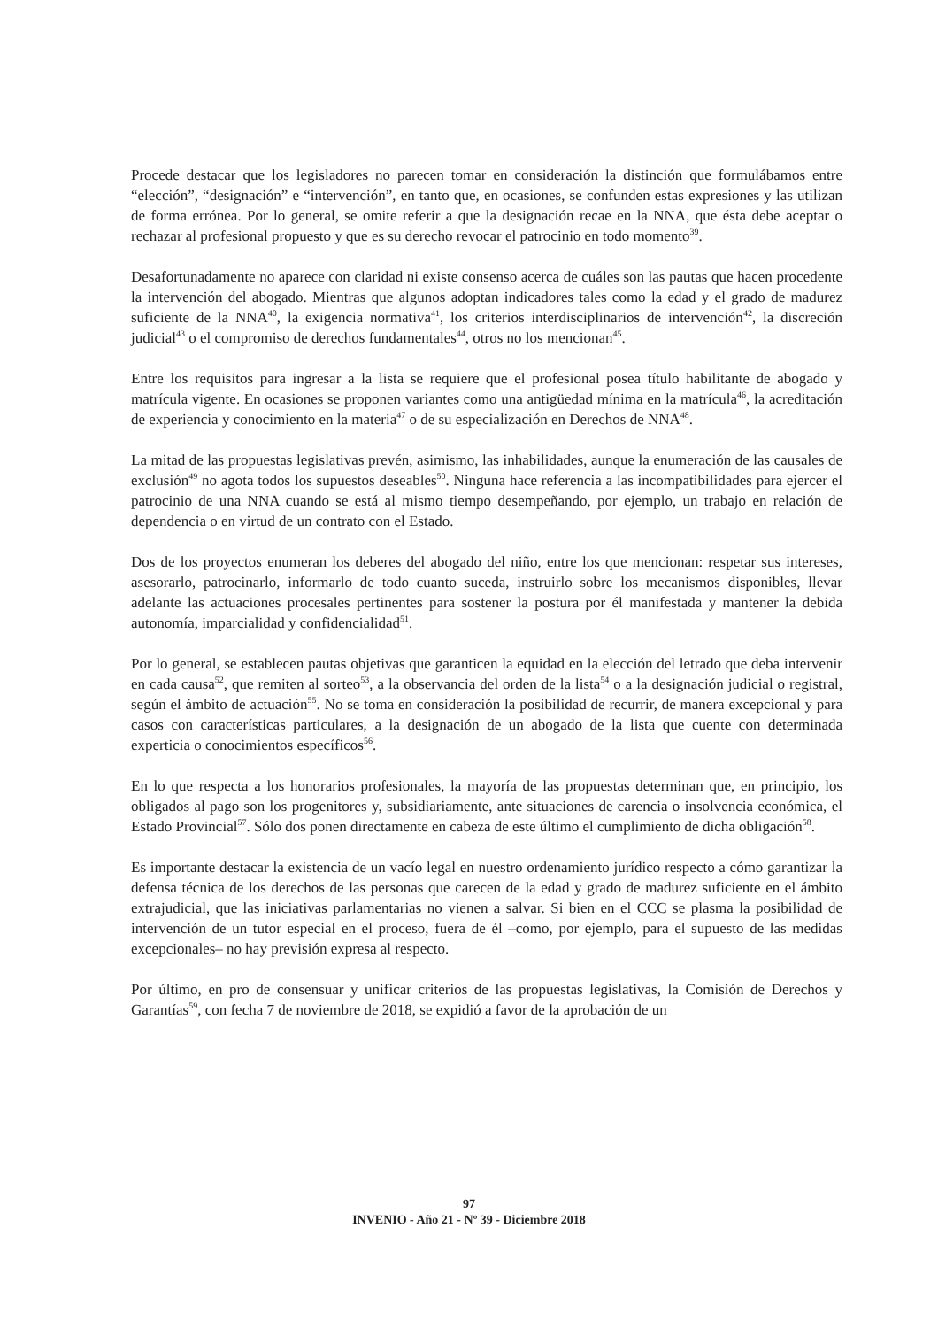Procede destacar que los legisladores no parecen tomar en consideración la distinción que formulábamos entre “elección”, “designación” e “intervención”, en tanto que, en ocasiones, se confunden estas expresiones y las utilizan de forma errónea. Por lo general, se omite referir a que la designación recae en la NNA, que ésta debe aceptar o rechazar al profesional propuesto y que es su derecho revocar el patrocinio en todo momento<sup>39</sup>.
Desafortunadamente no aparece con claridad ni existe consenso acerca de cuáles son las pautas que hacen procedente la intervención del abogado. Mientras que algunos adoptan indicadores tales como la edad y el grado de madurez suficiente de la NNA<sup>40</sup>, la exigencia normativa<sup>41</sup>, los criterios interdisciplinarios de intervención<sup>42</sup>, la discreción judicial<sup>43</sup> o el compromiso de derechos fundamentales<sup>44</sup>, otros no los mencionan<sup>45</sup>.
Entre los requisitos para ingresar a la lista se requiere que el profesional posea título habilitante de abogado y matrícula vigente. En ocasiones se proponen variantes como una antigüedad mínima en la matrícula<sup>46</sup>, la acreditación de experiencia y conocimiento en la materia<sup>47</sup> o de su especialización en Derechos de NNA<sup>48</sup>.
La mitad de las propuestas legislativas prevén, asimismo, las inhabilidades, aunque la enumeración de las causales de exclusión<sup>49</sup> no agota todos los supuestos deseables<sup>50</sup>. Ninguna hace referencia a las incompatibilidades para ejercer el patrocinio de una NNA cuando se está al mismo tiempo desempeñando, por ejemplo, un trabajo en relación de dependencia o en virtud de un contrato con el Estado.
Dos de los proyectos enumeran los deberes del abogado del niño, entre los que mencionan: respetar sus intereses, asesorarlo, patrocinarlo, informarlo de todo cuanto suceda, instruirlo sobre los mecanismos disponibles, llevar adelante las actuaciones procesales pertinentes para sostener la postura por él manifestada y mantener la debida autonomía, imparcialidad y confidencialidad<sup>51</sup>.
Por lo general, se establecen pautas objetivas que garanticen la equidad en la elección del letrado que deba intervenir en cada causa<sup>52</sup>, que remiten al sorteo<sup>53</sup>, a la observancia del orden de la lista<sup>54</sup> o a la designación judicial o registral, según el ámbito de actuación<sup>55</sup>. No se toma en consideración la posibilidad de recurrir, de manera excepcional y para casos con características particulares, a la designación de un abogado de la lista que cuente con determinada experticia o conocimientos específicos<sup>56</sup>.
En lo que respecta a los honorarios profesionales, la mayoría de las propuestas determinan que, en principio, los obligados al pago son los progenitores y, subsidiariamente, ante situaciones de carencia o insolvencia económica, el Estado Provincial<sup>57</sup>. Sólo dos ponen directamente en cabeza de este último el cumplimiento de dicha obligación<sup>58</sup>.
Es importante destacar la existencia de un vacío legal en nuestro ordenamiento jurídico respecto a cómo garantizar la defensa técnica de los derechos de las personas que carecen de la edad y grado de madurez suficiente en el ámbito extrajudicial, que las iniciativas parlamentarias no vienen a salvar. Si bien en el CCC se plasma la posibilidad de intervención de un tutor especial en el proceso, fuera de él –como, por ejemplo, para el supuesto de las medidas excepcionales– no hay previsión expresa al respecto.
Por último, en pro de consensuar y unificar criterios de las propuestas legislativas, la Comisión de Derechos y Garantías<sup>59</sup>, con fecha 7 de noviembre de 2018, se expidió a favor de la aprobación de un
97
INVENIO - Año 21 - Nº 39 - Diciembre 2018